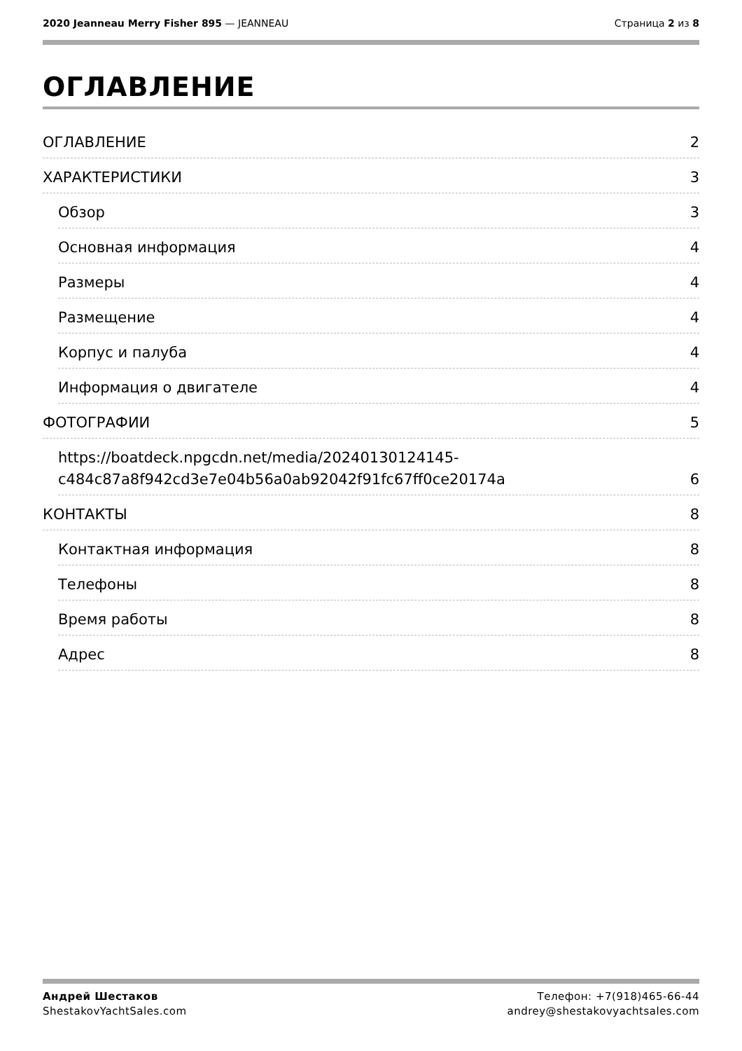2020 Jeanneau Merry Fisher 895 — JEANNEAU
Страница 2 из 8
ОГЛАВЛЕНИЕ
ОГЛАВЛЕНИЕ 2
ХАРАКТЕРИСТИКИ 3
Обзор 3
Основная информация 4
Размеры 4
Размещение 4
Корпус и палуба 4
Информация о двигателе 4
ФОТОГРАФИИ 5
https://boatdeck.npgcdn.net/media/20240130124145-
c484c87a8f942cd3e7e04b56a0ab92042f91fc67ff0ce20174a 6
КОНТАКТЫ 8
Контактная информация 8
Телефоны 8
Время работы 8
Адрес 8
Андрей Шестаков
ShestakovYachtSales.com
Телефон: +7(918)465-66-44
andrey@shestakovyachtsales.com